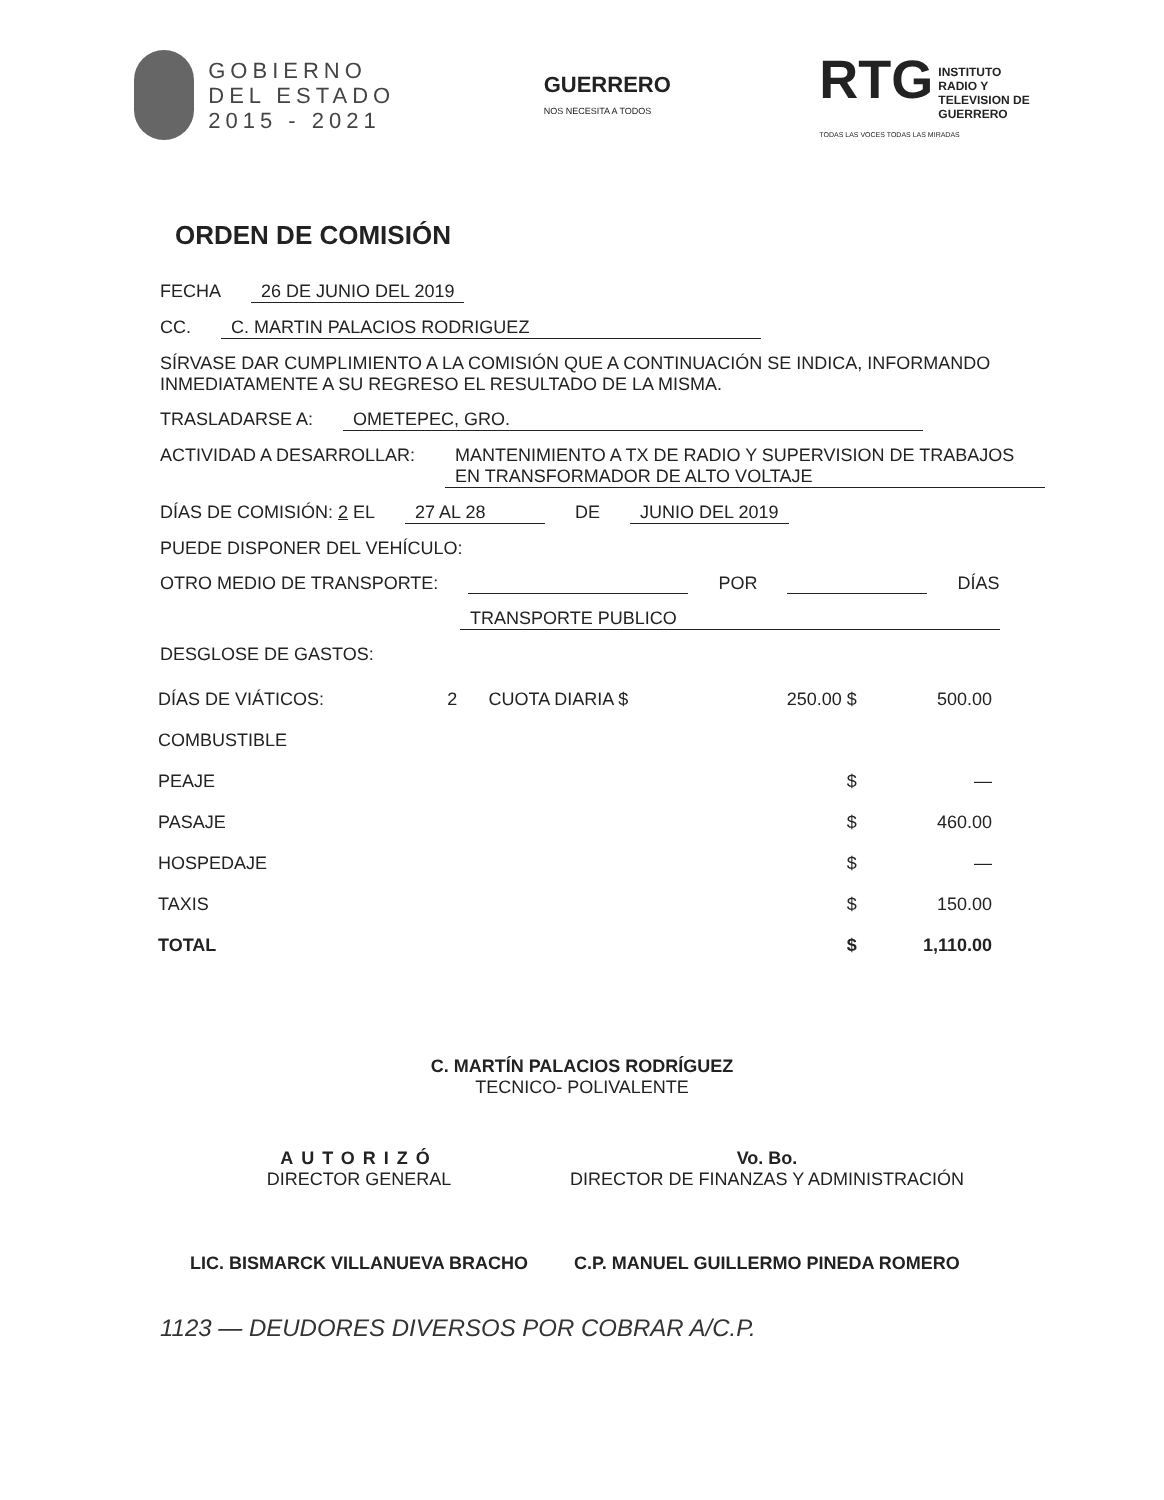GOBIERNO
DEL ESTADO
2015 - 2021
GUERRERO
NOS NECESITA A TODOS
RTG INSTITUTO
RADIO Y
TELEVISION DE
GUERRERO
TODAS LAS VOCES TODAS LAS MIRADAS
ORDEN DE COMISIÓN
FECHA 26 DE JUNIO DEL 2019
CC. C. MARTIN PALACIOS RODRIGUEZ
SÍRVASE DAR CUMPLIMIENTO A LA COMISIÓN QUE A CONTINUACIÓN SE INDICA, INFORMANDO INMEDIATAMENTE A SU REGRESO EL RESULTADO DE LA MISMA.
TRASLADARSE A: OMETEPEC, GRO.
ACTIVIDAD A DESARROLLAR: MANTENIMIENTO A TX DE RADIO Y SUPERVISION DE TRABAJOS EN TRANSFORMADOR DE ALTO VOLTAJE
DÍAS DE COMISIÓN: 2 EL 27 AL 28 DE JUNIO DEL 2019
PUEDE DISPONER DEL VEHÍCULO:
OTRO MEDIO DE TRANSPORTE: POR DÍAS
TRANSPORTE PUBLICO
DESGLOSE DE GASTOS:
| DÍAS DE VIÁTICOS: | 2 | CUOTA DIARIA $ | 250.00 $ | 500.00 |
| COMBUSTIBLE | | | | |
| PEAJE | | | $ | — |
| PASAJE | | | $ | 460.00 |
| HOSPEDAJE | | | $ | — |
| TAXIS | | | $ | 150.00 |
| TOTAL | | | $ | 1,110.00 |
C. MARTÍN PALACIOS RODRÍGUEZ
TECNICO- POLIVALENTE
AUTORIZÓ
DIRECTOR GENERAL
LIC. BISMARCK VILLANUEVA BRACHO
Vo. Bo.
DIRECTOR DE FINANZAS Y ADMINISTRACIÓN
C.P. MANUEL GUILLERMO PINEDA ROMERO
1123 — DEUDORES DIVERSOS POR COBRAR A/C.P.